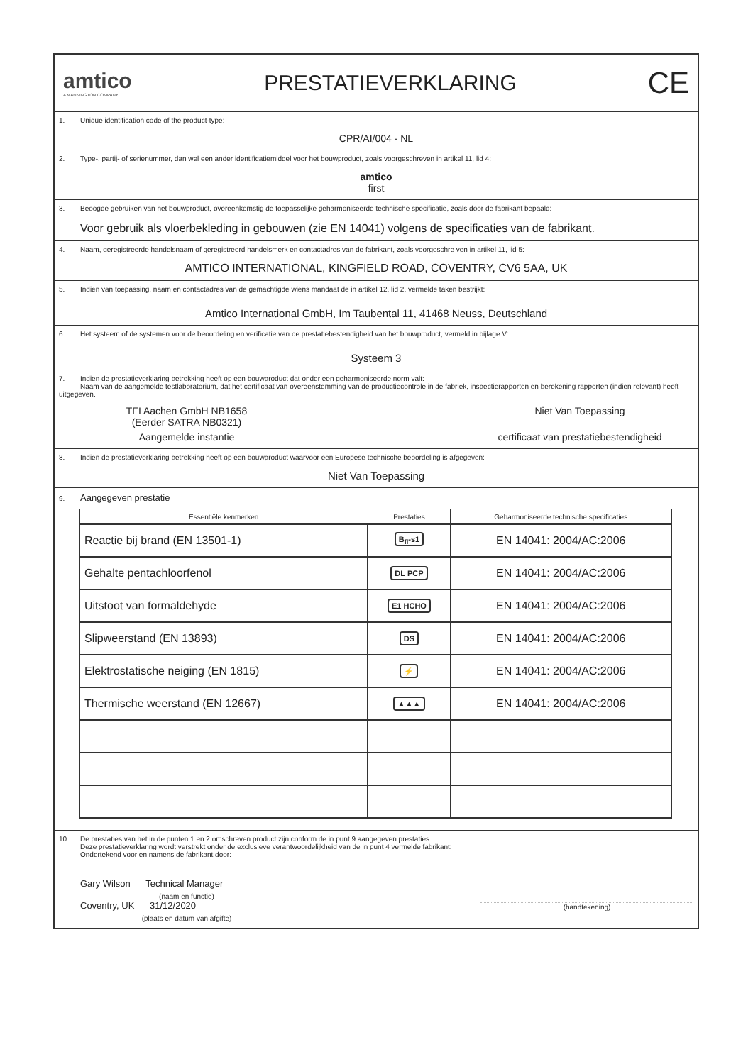amtico
A MANNINGTON COMPANY
PRESTATIEVERKLARING
CE
1. Unique identification code of the product-type:
CPR/AI/004 - NL
2. Type-, partij- of serienummer, dan wel een ander identificatiemiddel voor het bouwproduct, zoals voorgeschreven in artikel 11, lid 4:
amtico
first
3. Beoogde gebruiken van het bouwproduct, overeenkomstig de toepasselijke geharmoniseerde technische specificatie, zoals door de fabrikant bepaald:
Voor gebruik als vloerbekleding in gebouwen (zie EN 14041) volgens de specificaties van de fabrikant.
4. Naam, geregistreerde handelsnaam of geregistreerd handelsmerk en contactadres van de fabrikant, zoals voorgeschre ven in artikel 11, lid 5:
AMTICO INTERNATIONAL, KINGFIELD ROAD, COVENTRY, CV6 5AA, UK
5. Indien van toepassing, naam en contactadres van de gemachtigde wiens mandaat de in artikel 12, lid 2, vermelde taken bestrijkt:
Amtico International GmbH, Im Taubental 11, 41468 Neuss, Deutschland
6. Het systeem of de systemen voor de beoordeling en verificatie van de prestatiebestendigheid van het bouwproduct, vermeld in bijlage V:
Systeem 3
7. Indien de prestatieverklaring betrekking heeft op een bouwproduct dat onder een geharmoniseerde norm valt:
Naam van de aangemelde testlaboratorium, dat het certificaat van overeenstemming van de productiecontrole in de fabriek, inspectierapporten en berekening rapporten (indien relevant) heeft uitgegeven.
TFI Aachen GmbH NB1658
(Eerder SATRA NB0321)
Aangemelde instantie
Niet Van Toepassing
certificaat van prestatiebestendigheid
8. Indien de prestatieverklaring betrekking heeft op een bouwproduct waarvoor een Europese technische beoordeling is afgegeven:
Niet Van Toepassing
9. Aangegeven prestatie
| Essentiële kenmerken | Prestaties | Geharmoniseerde technische specificaties |
| --- | --- | --- |
| Reactie bij brand (EN 13501-1) | B<sub>fl</sub>-s1 | EN 14041: 2004/AC:2006 |
| Gehalte pentachloorfenol | DL PCP | EN 14041: 2004/AC:2006 |
| Uitstoot van formaldehyde | E1 HCHO | EN 14041: 2004/AC:2006 |
| Slipweerstand (EN 13893) | DS | EN 14041: 2004/AC:2006 |
| Elektrostatische neiging (EN 1815) | ⚡ | EN 14041: 2004/AC:2006 |
| Thermische weerstand (EN 12667) | ▲▲▲ | EN 14041: 2004/AC:2006 |
10. De prestaties van het in de punten 1 en 2 omschreven product zijn conform de in punt 9 aangegeven prestaties.
Deze prestatieverklaring wordt verstrekt onder de exclusieve verantwoordelijkheid van de in punt 4 vermelde fabrikant:
Ondertekend voor en namens de fabrikant door:
Gary Wilson Technical Manager
(naam en functie)
Coventry, UK 31/12/2020
(plaats en datum van afgifte)
(handtekening)